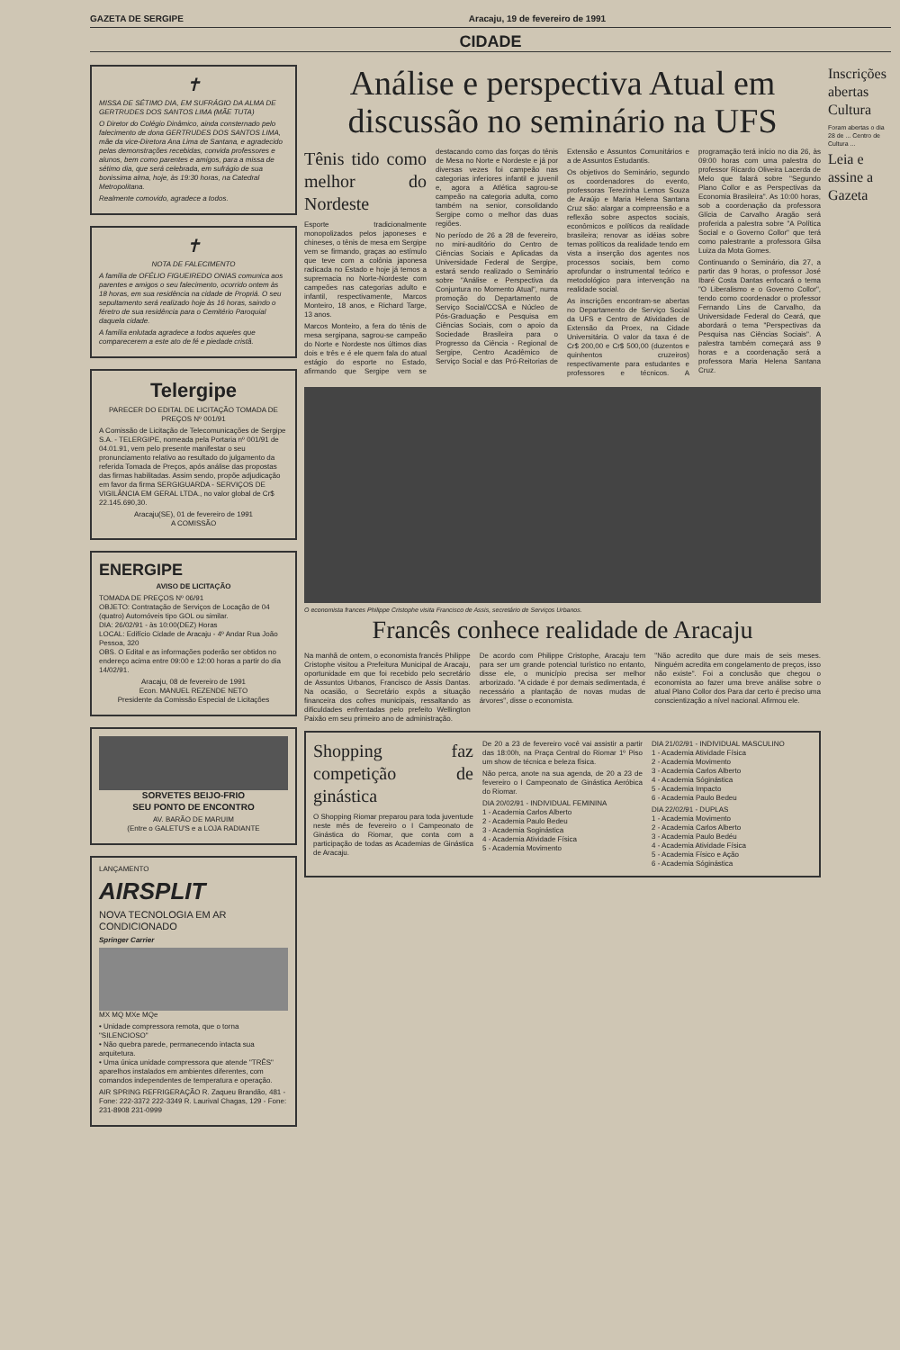GAZETA DE SERGIPE Aracaju, 19 de fevereiro de 1991
CIDADE
✝
MISSA DE SÉTIMO DIA, EM SUFRÁGIO DA ALMA DE GERTRUDES DOS SANTOS LIMA (MÃE TUTA)
O Diretor do Colégio Dinâmico, ainda consternado pelo falecimento de dona GERTRUDES DOS SANTOS LIMA, mãe da vice-Diretora Ana Lima de Santana, e agradecido pelas demonstrações recebidas, convida professores e alunos, bem como parentes e amigos, para a missa de sétimo dia, que será celebrada, em sufrágio de sua bonissima alma, hoje, às 19:30 horas, na Catedral Metropolitana.
Realmente comovido, agradece a todos.
✝
NOTA DE FALECIMENTO
A família de OFÉLIO FIGUEIREDO ONIAS comunica aos parentes e amigos o seu falecimento, ocorrido ontem às 18 horas, em sua residência na cidade de Propriá. O seu sepultamento será realizado hoje às 16 horas, saindo o féretro de sua residência para o Cemitério Paroquial daquela cidade.
A família enlutada agradece a todos aqueles que comparecerem a este ato de fé e piedade cristã.
Telergipe
PARECER DO EDITAL DE LICITAÇÃO TOMADA DE PREÇOS Nº 001/91
A Comissão de Licitação de Telecomunicações de Sergipe S.A. - TELERGIPE, nomeada pela Portaria nº 001/91 de 04.01.91, vem pelo presente manifestar o seu pronunciamento relativo ao resultado do julgamento da referida Tomada de Preços, após análise das propostas das firmas habilitadas. Assim sendo, propõe adjudicação em favor da firma SERGIGUARDA - SERVIÇOS DE VIGILÂNCIA EM GERAL LTDA., no valor global de Cr$ 22.145.690,30.
Aracaju(SE), 01 de fevereiro de 1991
A COMISSÃO
ENERGIPE
AVISO DE LICITAÇÃO
TOMADA DE PREÇOS Nº 06/91
OBJETO: Contratação de Serviços de Locação de 04 (quatro) Automóveis tipo GOL ou similar.
DIA: 26/02/91 - às 10:00(DEZ) Horas
LOCAL: Edifício Cidade de Aracaju - 4º Andar Rua João Pessoa, 320
OBS. O Edital e as informações poderão ser obtidos no endereço acima entre 09:00 e 12:00 horas a partir do dia 14/02/91.
Aracaju, 08 de fevereiro de 1991
Econ. MANUEL REZENDE NETO
Presidente da Comissão Especial de Licitações
SORVETES BEIJO-FRIO
SEU PONTO DE ENCONTRO
AV. BARÃO DE MARUIM
(Entre o GALETU'S e a LOJA RADIANTE
LANÇAMENTO
AIRSPLIT
NOVA TECNOLOGIA EM AR CONDICIONADO
Springer Carrier
MX MQ MXe MQe
• Unidade compressora remota, que o torna "SILENCIOSO"
• Não quebra parede, permanecendo intacta sua arquitetura.
• Uma única unidade compressora que atende "TRÊS" aparelhos instalados em ambientes diferentes, com comandos independentes de temperatura e operação.
AIR SPRING REFRIGERAÇÃO R. Zaqueu Brandão, 481 - Fone: 222-3372 222-3349 R. Laurival Chagas, 129 - Fone: 231-8908 231-0999
Análise e perspectiva Atual em discussão no seminário na UFS
Tênis tido como melhor do Nordeste
Esporte tradicionalmente monopolizados pelos japoneses e chineses, o tênis de mesa em Sergipe vem se firmando, graças ao estímulo que teve com a colônia japonesa radicada no Estado e hoje já temos a supremacia no Norte-Nordeste com campeões nas categorias adulto e infantil, respectivamente, Marcos Monteiro, 18 anos, e Richard Targe, 13 anos.
Marcos Monteiro, a fera do tênis de mesa sergipana, sagrou-se campeão do Norte e Nordeste nos últimos dias dois e três e é ele quem fala do atual estágio do esporte no Estado, afirmando que Sergipe vem se destacando como das forças do tênis de Mesa no Norte e Nordeste e já por diversas vezes foi campeão nas categorias inferiores infantil e juvenil e, agora a Atlética sagrou-se campeão na categoria adulta, como também na senior, consolidando Sergipe como o melhor das duas regiões.
No período de 26 a 28 de fevereiro, no mini-auditório do Centro de Ciências Sociais e Aplicadas da Universidade Federal de Sergipe, estará sendo realizado o Seminário sobre "Análise e Perspectiva da Conjuntura no Momento Atual", numa promoção do Departamento de Serviço Social/CCSA e Núcleo de Pós-Graduação e Pesquisa em Ciências Sociais, com o apoio da Sociedade Brasileira para o Progresso da Ciência - Regional de Sergipe, Centro Acadêmico de Serviço Social e das Pró-Reitorias de Extensão e Assuntos Comunitários e a de Assuntos Estudantis.
Os objetivos do Seminário, segundo os coordenadores do evento, professoras Terezinha Lemos Souza de Araújo e Maria Helena Santana Cruz são: alargar a compreensão e a reflexão sobre aspectos sociais, econômicos e políticos da realidade brasileira; renovar as idéias sobre temas políticos da realidade tendo em vista a inserção dos agentes nos processos sociais, bem como aprofundar o instrumental teórico e metodológico para intervenção na realidade social.
As inscrições encontram-se abertas no Departamento de Serviço Social da UFS e Centro de Atividades de Extensão da Proex, na Cidade Universitária. O valor da taxa é de Cr$ 200,00 e Cr$ 500,00 (duzentos e quinhentos cruzeiros) respectivamente para estudantes e professores e técnicos. A programação terá início no dia 26, às 09:00 horas com uma palestra do professor Ricardo Oliveira Lacerda de Melo que falará sobre "Segundo Plano Collor e as Perspectivas da Economia Brasileira". As 10:00 horas, sob a coordenação da professora Glícia de Carvalho Aragão será proferida a palestra sobre "A Política Social e o Governo Collor" que terá como palestrante a professora Gilsa Luiza da Mota Gomes.
Continuando o Seminário, dia 27, a partir das 9 horas, o professor José Ibaré Costa Dantas enfocará o tema "O Liberalismo e o Governo Collor", tendo como coordenador o professor Fernando Lins de Carvalho, da Universidade Federal do Ceará, que abordará o tema "Perspectivas da Pesquisa nas Ciências Sociais". A palestra também começará ass 9 horas e a coordenação será a professora Maria Helena Santana Cruz.
O economista frances Philippe Cristophe visita Francisco de Assis, secretário de Serviços Urbanos.
Francês conhece realidade de Aracaju
Na manhã de ontem, o economista francês Philippe Cristophe visitou a Prefeitura Municipal de Aracaju, oportunidade em que foi recebido pelo secretário de Assuntos Urbanos, Francisco de Assis Dantas. Na ocasião, o Secretário expôs a situação financeira dos cofres municipais, ressaltando as dificuldades enfrentadas pelo prefeito Wellington Paixão em seu primeiro ano de administração.
De acordo com Philippe Cristophe, Aracaju tem para ser um grande potencial turístico no entanto, disse ele, o município precisa ser melhor arborizado. "A cidade é por demais sedimentada, é necessário a plantação de novas mudas de árvores", disse o economista.
"Não acredito que dure mais de seis meses. Ninguém acredita em congelamento de preços, isso não existe". Foi a conclusão que chegou o economista ao fazer uma breve análise sobre o atual Plano Collor dos Para dar certo é preciso uma conscientização a nível nacional. Afirmou ele.
Shopping faz competição de ginástica
O Shopping Riomar preparou para toda juventude neste mês de fevereiro o I Campeonato de Ginástica do Riomar, que conta com a participação de todas as Academias de Ginástica de Aracaju.
De 20 a 23 de fevereiro você vai assistir a partir das 18:00h, na Praça Central do Riomar 1º Piso um show de técnica e beleza física.
Não perca, anote na sua agenda, de 20 a 23 de fevereiro o I Campeonato de Ginástica Aeróbica do Riomar.
DIA 20/02/91 - INDIVIDUAL FEMININA
1 - Academia Carlos Alberto
2 - Academia Paulo Bedeu
3 - Academia Soginástica
4 - Academia Atividade Física
5 - Academia Movimento
DIA 21/02/91 - INDIVIDUAL MASCULINO
1 - Academia Atividade Física
2 - Academia Movimento
3 - Academia Carlos Alberto
4 - Academia Sóginástica
5 - Academia Impacto
6 - Academia Paulo Bedeu
DIA 22/02/91 - DUPLAS
1 - Academia Movimento
2 - Academia Carlos Alberto
3 - Academia Paulo Bedéu
4 - Academia Atividade Física
5 - Academia Físico e Ação
6 - Academia Sóginástica
Inscrições abertas Cultura
Foram abertas o dia 28 de ... Centro de Cultura ...
Leia e assine a Gazeta